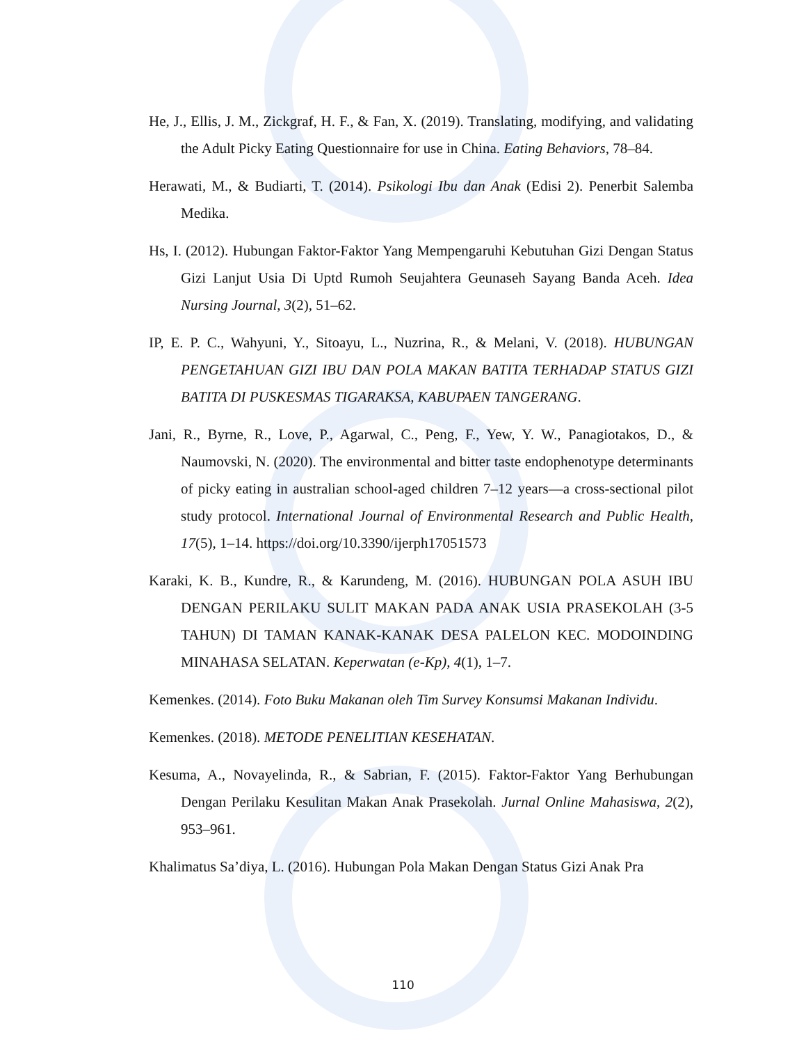He, J., Ellis, J. M., Zickgraf, H. F., & Fan, X. (2019). Translating, modifying, and validating the Adult Picky Eating Questionnaire for use in China. Eating Behaviors, 78–84.
Herawati, M., & Budiarti, T. (2014). Psikologi Ibu dan Anak (Edisi 2). Penerbit Salemba Medika.
Hs, I. (2012). Hubungan Faktor-Faktor Yang Mempengaruhi Kebutuhan Gizi Dengan Status Gizi Lanjut Usia Di Uptd Rumoh Seujahtera Geunaseh Sayang Banda Aceh. Idea Nursing Journal, 3(2), 51–62.
IP, E. P. C., Wahyuni, Y., Sitoayu, L., Nuzrina, R., & Melani, V. (2018). HUBUNGAN PENGETAHUAN GIZI IBU DAN POLA MAKAN BATITA TERHADAP STATUS GIZI BATITA DI PUSKESMAS TIGARAKSA, KABUPAEN TANGERANG.
Jani, R., Byrne, R., Love, P., Agarwal, C., Peng, F., Yew, Y. W., Panagiotakos, D., & Naumovski, N. (2020). The environmental and bitter taste endophenotype determinants of picky eating in australian school-aged children 7–12 years—a cross-sectional pilot study protocol. International Journal of Environmental Research and Public Health, 17(5), 1–14. https://doi.org/10.3390/ijerph17051573
Karaki, K. B., Kundre, R., & Karundeng, M. (2016). HUBUNGAN POLA ASUH IBU DENGAN PERILAKU SULIT MAKAN PADA ANAK USIA PRASEKOLAH (3-5 TAHUN) DI TAMAN KANAK-KANAK DESA PALELON KEC. MODOINDING MINAHASA SELATAN. Keperwatan (e-Kp), 4(1), 1–7.
Kemenkes. (2014). Foto Buku Makanan oleh Tim Survey Konsumsi Makanan Individu.
Kemenkes. (2018). METODE PENELITIAN KESEHATAN.
Kesuma, A., Novayelinda, R., & Sabrian, F. (2015). Faktor-Faktor Yang Berhubungan Dengan Perilaku Kesulitan Makan Anak Prasekolah. Jurnal Online Mahasiswa, 2(2), 953–961.
Khalimatus Sa’diya, L. (2016). Hubungan Pola Makan Dengan Status Gizi Anak Pra
110